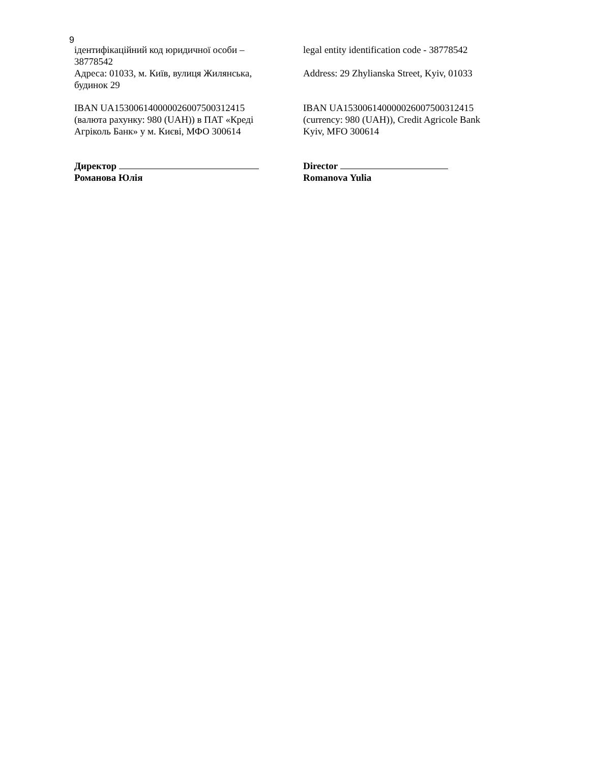9
ідентифікаційний код юридичної особи –
38778542
Адреса: 01033, м. Київ, вулиця Жилянська,
будинок 29
IBAN UA153006140000026007500312415
(валюта рахунку: 980 (UAH)) в ПАТ «Креді
Агріколь Банк» у м. Києві, МФО 300614
Директор
Романова Юлія
legal entity identification code - 38778542
Address: 29 Zhylianska Street, Kyiv, 01033
IBAN UA153006140000026007500312415
(currency: 980 (UAH)), Credit Agricole Bank
Kyiv, MFO 300614
Director
Romanova Yulia